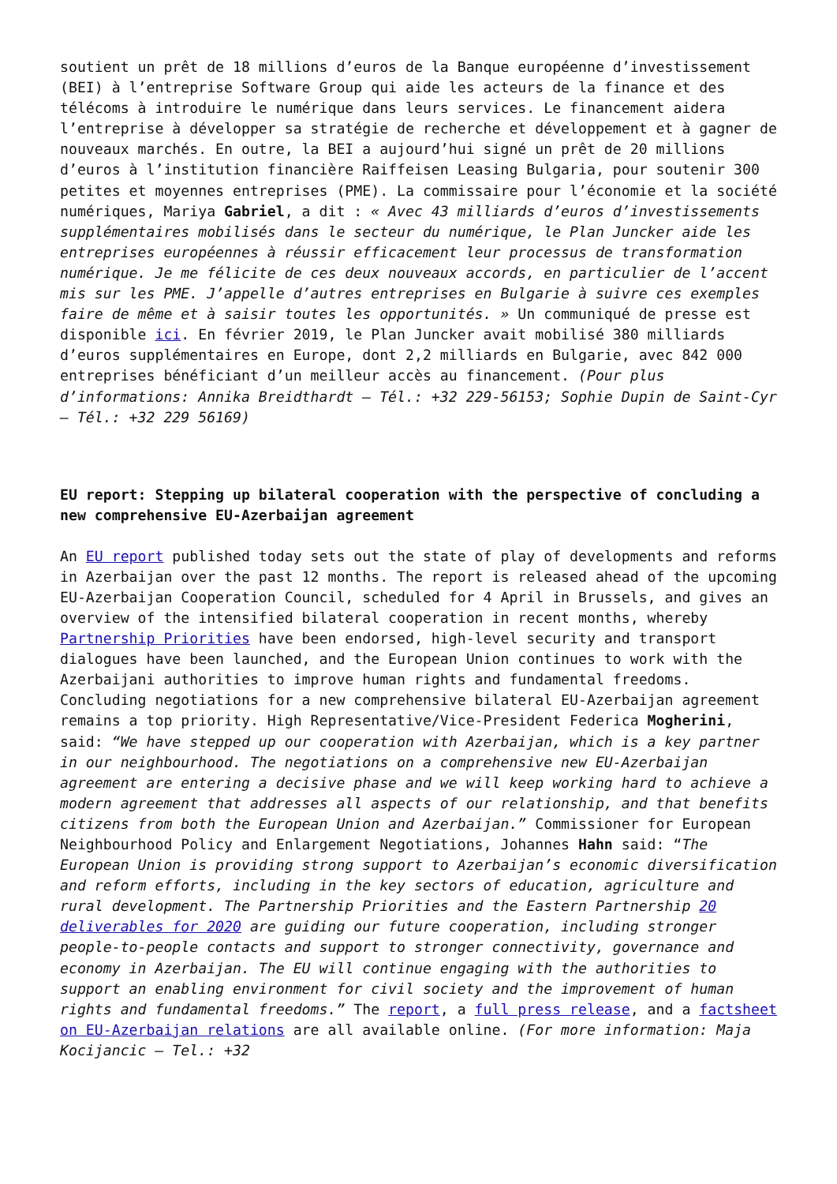soutient un prêt de 18 millions d’euros de la Banque européenne d’investissement (BEI) à l’entreprise Software Group qui aide les acteurs de la finance et des télécoms à introduire le numérique dans leurs services. Le financement aidera l’entreprise à développer sa stratégie de recherche et développement et à gagner de nouveaux marchés. En outre, la BEI a aujourd’hui signé un prêt de 20 millions d’euros à l’institution financière Raiffeisen Leasing Bulgaria, pour soutenir 300 petites et moyennes entreprises (PME). La commissaire pour l’économie et la société numériques, Mariya Gabriel, a dit : « Avec 43 milliards d’euros d’investissements supplémentaires mobilisés dans le secteur du numérique, le Plan Juncker aide les entreprises européennes à réussir efficacement leur processus de transformation numérique. Je me félicite de ces deux nouveaux accords, en particulier de l’accent mis sur les PME. J’appelle d’autres entreprises en Bulgarie à suivre ces exemples faire de même et à saisir toutes les opportunités. » Un communiqué de presse est disponible ici. En février 2019, le Plan Juncker avait mobilisé 380 milliards d’euros supplémentaires en Europe, dont 2,2 milliards en Bulgarie, avec 842 000 entreprises bénéficiant d’un meilleur accès au financement. (Pour plus d’informations: Annika Breidthardt – Tél.: +32 229-56153; Sophie Dupin de Saint-Cyr – Tél.: +32 229 56169)
EU report: Stepping up bilateral cooperation with the perspective of concluding a new comprehensive EU-Azerbaijan agreement
An EU report published today sets out the state of play of developments and reforms in Azerbaijan over the past 12 months. The report is released ahead of the upcoming EU-Azerbaijan Cooperation Council, scheduled for 4 April in Brussels, and gives an overview of the intensified bilateral cooperation in recent months, whereby Partnership Priorities have been endorsed, high-level security and transport dialogues have been launched, and the European Union continues to work with the Azerbaijani authorities to improve human rights and fundamental freedoms. Concluding negotiations for a new comprehensive bilateral EU-Azerbaijan agreement remains a top priority. High Representative/Vice-President Federica Mogherini, said: “We have stepped up our cooperation with Azerbaijan, which is a key partner in our neighbourhood. The negotiations on a comprehensive new EU-Azerbaijan agreement are entering a decisive phase and we will keep working hard to achieve a modern agreement that addresses all aspects of our relationship, and that benefits citizens from both the European Union and Azerbaijan.” Commissioner for European Neighbourhood Policy and Enlargement Negotiations, Johannes Hahn said: “The European Union is providing strong support to Azerbaijan’s economic diversification and reform efforts, including in the key sectors of education, agriculture and rural development. The Partnership Priorities and the Eastern Partnership 20 deliverables for 2020 are guiding our future cooperation, including stronger people-to-people contacts and support to stronger connectivity, governance and economy in Azerbaijan. The EU will continue engaging with the authorities to support an enabling environment for civil society and the improvement of human rights and fundamental freedoms.” The report, a full press release, and a factsheet on EU-Azerbaijan relations are all available online. (For more information: Maja Kocijancic – Tel.: +32